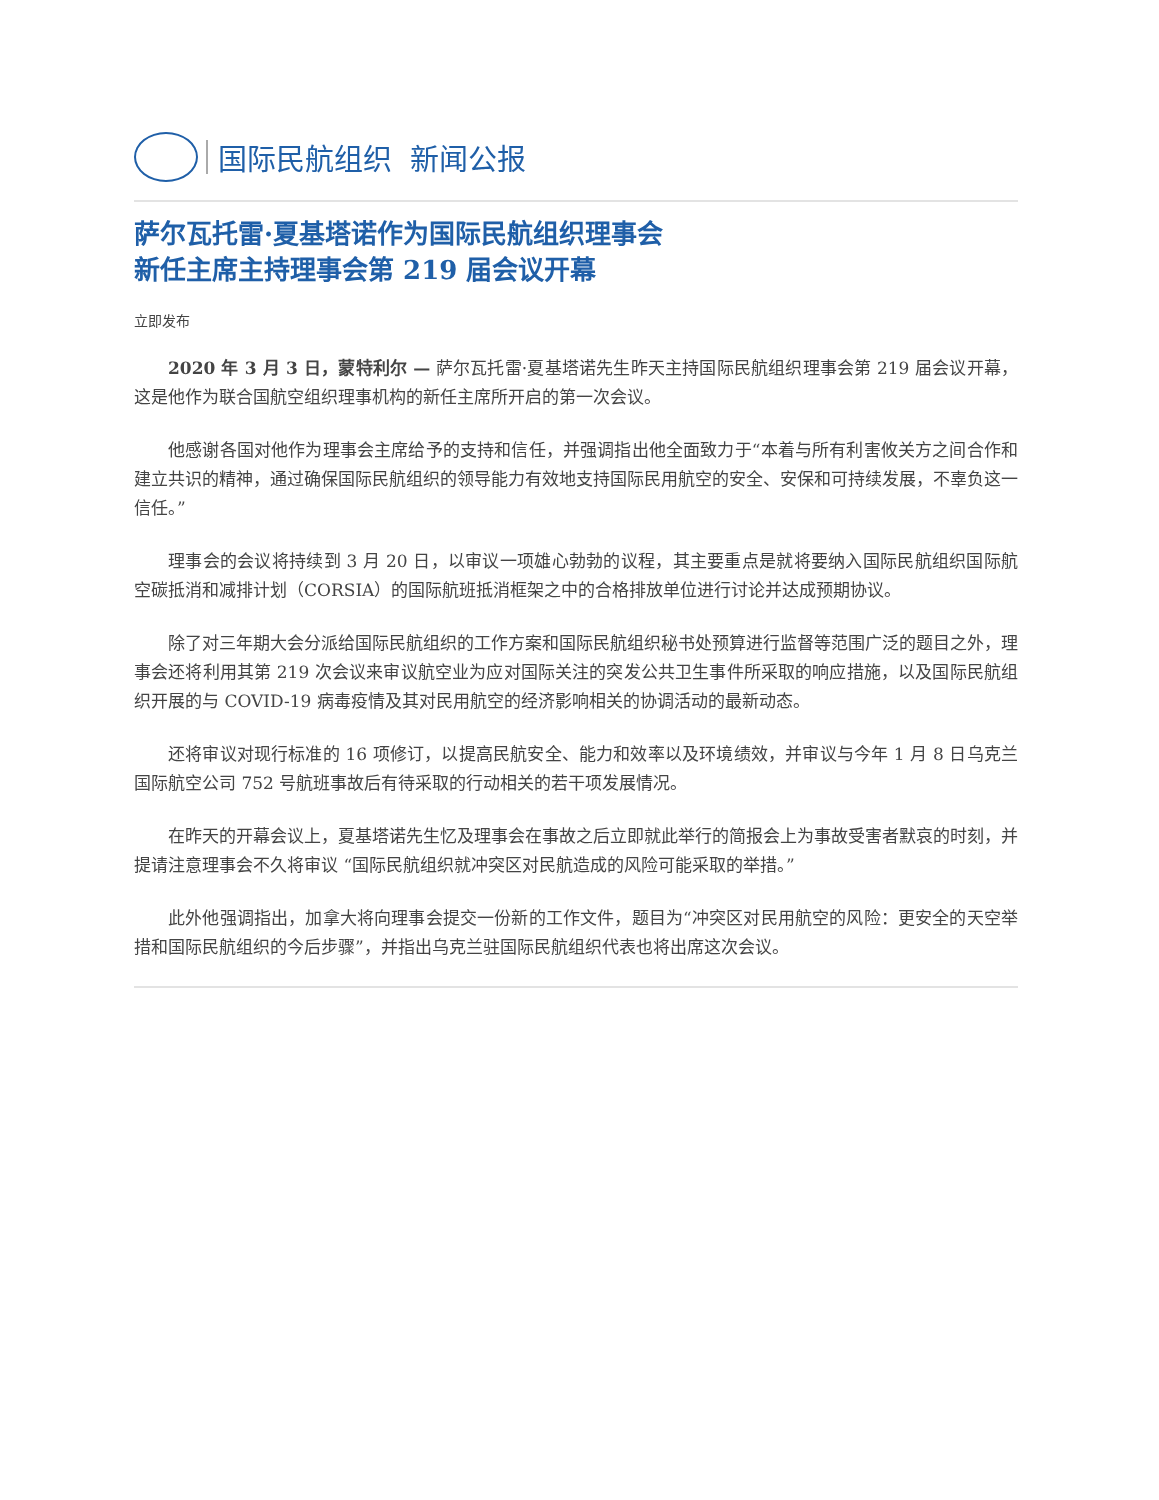国际民航组织 新闻公报
萨尔瓦托雷·夏基塔诺作为国际民航组织理事会
新任主席主持理事会第 219 届会议开幕
立即发布
2020 年 3 月 3 日，蒙特利尔 — 萨尔瓦托雷·夏基塔诺先生昨天主持国际民航组织理事会第 219 届会议开幕，这是他作为联合国航空组织理事机构的新任主席所开启的第一次会议。
他感谢各国对他作为理事会主席给予的支持和信任，并强调指出他全面致力于“本着与所有利害攸关方之间合作和建立共识的精神，通过确保国际民航组织的领导能力有效地支持国际民用航空的安全、安保和可持续发展，不辜负这一信任。”
理事会的会议将持续到 3 月 20 日，以审议一项雄心勃勃的议程，其主要重点是就将要纳入国际民航组织国际航空碳抵消和减排计划（CORSIA）的国际航班抵消框架之中的合格排放单位进行讨论并达成预期协议。
除了对三年期大会分派给国际民航组织的工作方案和国际民航组织秘书处预算进行监督等范围广泛的题目之外，理事会还将利用其第 219 次会议来审议航空业为应对国际关注的突发公共卫生事件所采取的响应措施，以及国际民航组织开展的与 COVID-19 病毒疫情及其对民用航空的经济影响相关的协调活动的最新动态。
还将审议对现行标准的 16 项修订，以提高民航安全、能力和效率以及环境绩效，并审议与今年 1 月 8 日乌克兰国际航空公司 752 号航班事故后有待采取的行动相关的若干项发展情况。
在昨天的开幕会议上，夏基塔诺先生忆及理事会在事故之后立即就此举行的简报会上为事故受害者默哀的时刻，并提请注意理事会不久将审议 “国际民航组织就冲突区对民航造成的风险可能采取的举措。”
此外他强调指出，加拿大将向理事会提交一份新的工作文件，题目为“冲突区对民用航空的风险：更安全的天空举措和国际民航组织的今后步骤”，并指出乌克兰驻国际民航组织代表也将出席这次会议。